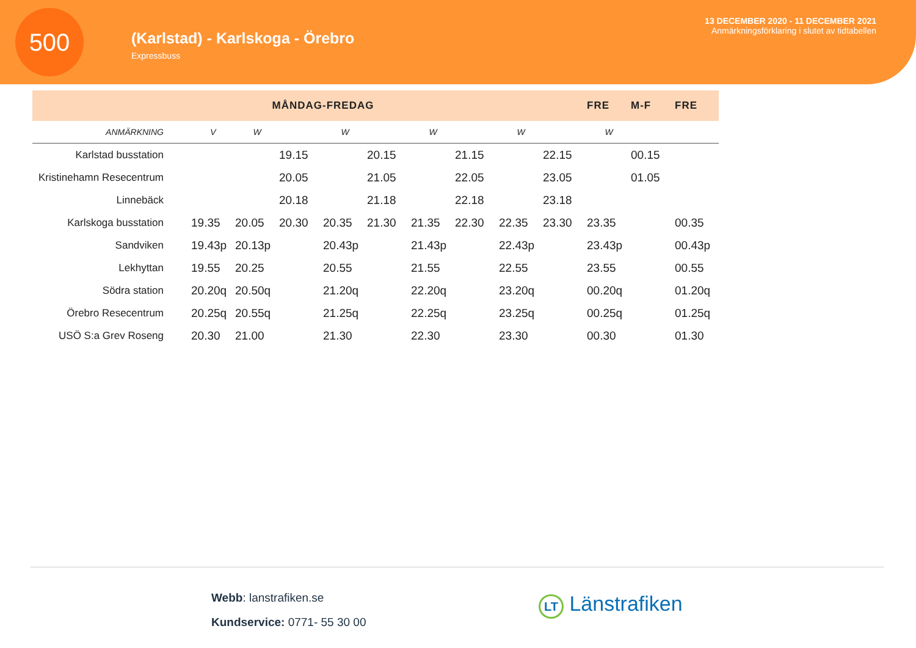500
(Karlstad) - Karlskoga - Örebro
Expressbuss
13 DECEMBER 2020 - 11 DECEMBER 2021
Anmärkningsförklaring i slutet av tidtabellen
| | MÅNDAG-FREDAG | | | | | | | | | FRE | M-F | FRE |
| --- | --- | --- | --- | --- | --- | --- | --- | --- | --- | --- | --- | --- |
| ANMÄRKNING | V | W | | W | | W | | W | | W | | |
| Karlstad busstation | | | 19.15 | | 20.15 | | 21.15 | | 22.15 | | 00.15 | |
| Kristinehamn Resecentrum | | | 20.05 | | 21.05 | | 22.05 | | 23.05 | | 01.05 | |
| Linnebäck | | | 20.18 | | 21.18 | | 22.18 | | 23.18 | | | |
| Karlskoga busstation | 19.35 | 20.05 | 20.30 | 20.35 | 21.30 | 21.35 | 22.30 | 22.35 | 23.30 | 23.35 | | 00.35 |
| Sandviken | 19.43p | 20.13p | | 20.43p | | 21.43p | | 22.43p | | 23.43p | | 00.43p |
| Lekhyttan | 19.55 | 20.25 | | 20.55 | | 21.55 | | 22.55 | | 23.55 | | 00.55 |
| Södra station | 20.20q | 20.50q | | 21.20q | | 22.20q | | 23.20q | | 00.20q | | 01.20q |
| Örebro Resecentrum | 20.25q | 20.55q | | 21.25q | | 22.25q | | 23.25q | | 00.25q | | 01.25q |
| USÖ S:a Grev Roseng | 20.30 | 21.00 | | 21.30 | | 22.30 | | 23.30 | | 00.30 | | 01.30 |
Webb: lanstrafiken.se
Kundservice: 0771- 55 30 00
LT Länstrafiken